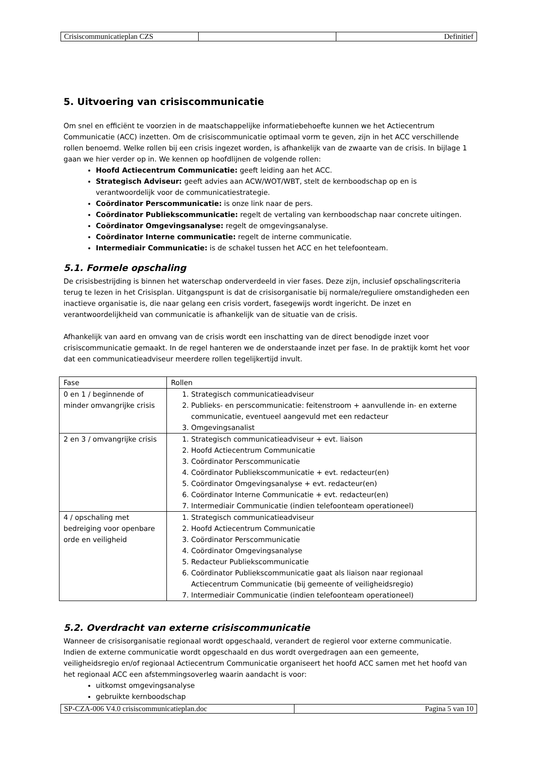| Crisiscommunicatieplan CZS | | Definitief |
5. Uitvoering van crisiscommunicatie
Om snel en efficiënt te voorzien in de maatschappelijke informatiebehoefte kunnen we het Actiecentrum Communicatie (ACC) inzetten. Om de crisiscommunicatie optimaal vorm te geven, zijn in het ACC verschillende rollen benoemd. Welke rollen bij een crisis ingezet worden, is afhankelijk van de zwaarte van de crisis. In bijlage 1 gaan we hier verder op in. We kennen op hoofdlijnen de volgende rollen:
Hoofd Actiecentrum Communicatie: geeft leiding aan het ACC.
Strategisch Adviseur: geeft advies aan ACW/WOT/WBT, stelt de kernboodschap op en is verantwoordelijk voor de communicatiestrategie.
Coördinator Perscommunicatie: is onze link naar de pers.
Coördinator Publiekscommunicatie: regelt de vertaling van kernboodschap naar concrete uitingen.
Coördinator Omgevingsanalyse: regelt de omgevingsanalyse.
Coördinator Interne communicatie: regelt de interne communicatie.
Intermediair Communicatie: is de schakel tussen het ACC en het telefoonteam.
5.1. Formele opschaling
De crisisbestrijding is binnen het waterschap onderverdeeld in vier fases. Deze zijn, inclusief opschalingscriteria terug te lezen in het Crisisplan. Uitgangspunt is dat de crisisorganisatie bij normale/reguliere omstandigheden een inactieve organisatie is, die naar gelang een crisis vordert, fasegewijs wordt ingericht. De inzet en verantwoordelijkheid van communicatie is afhankelijk van de situatie van de crisis.
Afhankelijk van aard en omvang van de crisis wordt een inschatting van de direct benodigde inzet voor crisiscommunicatie gemaakt. In de regel hanteren we de onderstaande inzet per fase. In de praktijk komt het voor dat een communicatieadviseur meerdere rollen tegelijkertijd invult.
| Fase | Rollen |
| 0 en 1 / beginnende of minder omvangrijke crisis | 1. Strategisch communicatieadviseur 2. Publieks- en perscommunicatie: feitenstroom + aanvullende in- en externe communicatie, eventueel aangevuld met een redacteur 3. Omgevingsanalist |
| 2 en 3 / omvangrijke crisis | 1. Strategisch communicatieadviseur + evt. liaison 2. Hoofd Actiecentrum Communicatie 3. Coördinator Perscommunicatie 4. Coördinator Publiekscommunicatie + evt. redacteur(en) 5. Coördinator Omgevingsanalyse + evt. redacteur(en) 6. Coördinator Interne Communicatie + evt. redacteur(en) 7. Intermediair Communicatie (indien telefoonteam operationeel) |
| 4 / opschaling met bedreiging voor openbare orde en veiligheid | 1. Strategisch communicatieadviseur 2. Hoofd Actiecentrum Communicatie 3. Coördinator Perscommunicatie 4. Coördinator Omgevingsanalyse 5. Redacteur Publiekscommunicatie 6. Coördinator Publiekscommunicatie gaat als liaison naar regionaal Actiecentrum Communicatie (bij gemeente of veiligheidsregio) 7. Intermediair Communicatie (indien telefoonteam operationeel) |
5.2. Overdracht van externe crisiscommunicatie
Wanneer de crisisorganisatie regionaal wordt opgeschaald, verandert de regierol voor externe communicatie. Indien de externe communicatie wordt opgeschaald en dus wordt overgedragen aan een gemeente, veiligheidsregio en/of regionaal Actiecentrum Communicatie organiseert het hoofd ACC samen met het hoofd van het regionaal ACC een afstemmingsoverleg waarin aandacht is voor:
uitkomst omgevingsanalyse
gebruikte kernboodschap
| SP-CZA-006 V4.0 crisiscommunicatieplan.doc | Pagina 5 van 10 |